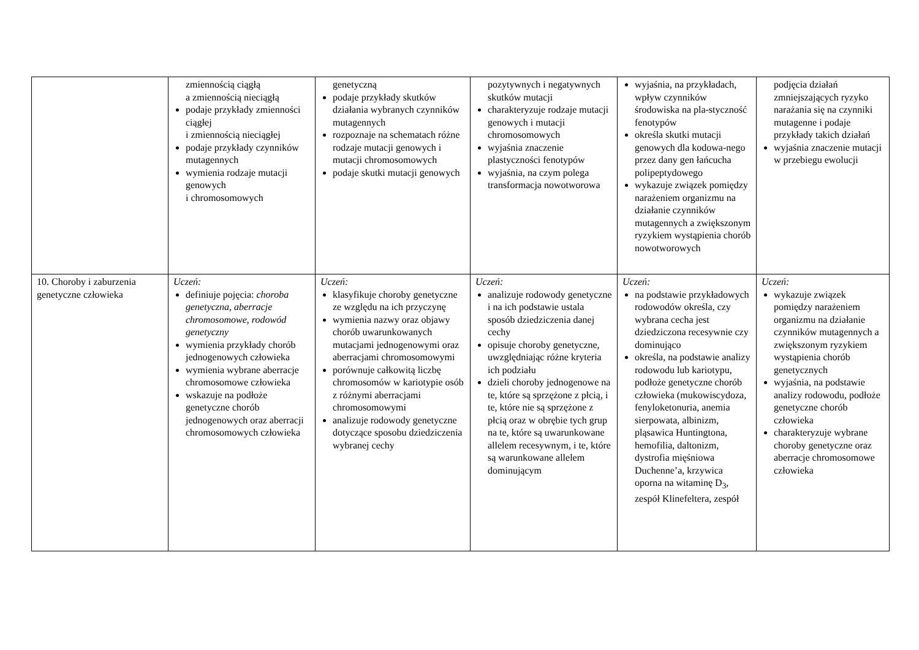| | zmiennością ciągłą a zmiennością nieciągłą podaje przykłady zmienności ciągłej i zmiennością nieciągłej podaje przykłady czynników mutagennych wymienia rodzaje mutacji genowych i chromosomowych | genetyczną podaje przykłady skutków działania wybranych czynników mutagennych rozpoznaje na schematach różne rodzaje mutacji genowych i mutacji chromosomowych podaje skutki mutacji genowych | pozytywnych i negatywnych skutków mutacji charakteryzuje rodzaje mutacji genowych i mutacji chromosomowych wyjaśnia znaczenie plastyczności fenotypów wyjaśnia, na czym polega transformacja nowotworowa | wyjaśnia, na przykładach, wpływ czynników środowiska na pla-styczność fenotypów określa skutki mutacji genowych dla kodowa-nego przez dany gen łańcucha polipeptydowego wykazuje związek pomiędzy narażeniem organizmu na działanie czynników mutagennych a zwiększonym ryzykiem wystąpienia chorób nowotworowych | podjęcia działań zmniejszających ryzyko narażania się na czynniki mutagenne i podaje przykłady takich działań wyjaśnia znaczenie mutacji w przebiegu ewolucji |
| 10. Choroby i zaburzenia genetyczne człowieka | Uczeń: definiuje pojęcia: choroba genetyczna , aberracje chromosomowe , rodowód genetyczny wymienia przykłady chorób jednogenowych człowieka wymienia wybrane aberracje chromosomowe człowieka wskazuje na podłoże genetyczne chorób jednogenowych oraz aberracji chromosomowych człowieka | Uczeń: klasyfikuje choroby genetyczne ze względu na ich przyczynę wymienia nazwy oraz objawy chorób uwarunkowanych mutacjami jednogenowymi oraz aberracjami chromosomowymi porównuje całkowitą liczbę chromosomów w kariotypie osób z różnymi aberracjami chromosomowymi analizuje rodowody genetyczne dotyczące sposobu dziedziczenia wybranej cechy | Uczeń: analizuje rodowody genetyczne i na ich podstawie ustala sposób dziedziczenia danej cechy opisuje choroby genetyczne, uwzględniając różne kryteria ich podziału dzieli choroby jednogenowe na te, które są sprzężone z płcią, i te, które nie są sprzężone z płcią oraz w obrębie tych grup na te, które są uwarunkowane allelem recesywnym, i te, które są warunkowane allelem dominującym | Uczeń: na podstawie przykładowych rodowodów określa, czy wybrana cecha jest dziedziczona recesywnie czy dominująco określa, na podstawie analizy rodowodu lub kariotypu, podłoże genetyczne chorób człowieka (mukowiscydoza, fenyloketonuria, anemia sierpowata, albinizm, pląsawica Huntingtona, hemofilia, daltonizm, dystrofia mięśniowa Duchenne’a, krzywica oporna na witaminę D<sub>3</sub>, zespół Klinefeltera, zespół | Uczeń: wykazuje związek pomiędzy narażeniem organizmu na działanie czynników mutagennych a zwiększonym ryzykiem wystąpienia chorób genetycznych wyjaśnia, na podstawie analizy rodowodu, podłoże genetyczne chorób człowieka charakteryzuje wybrane choroby genetyczne oraz aberracje chromosomowe człowieka |